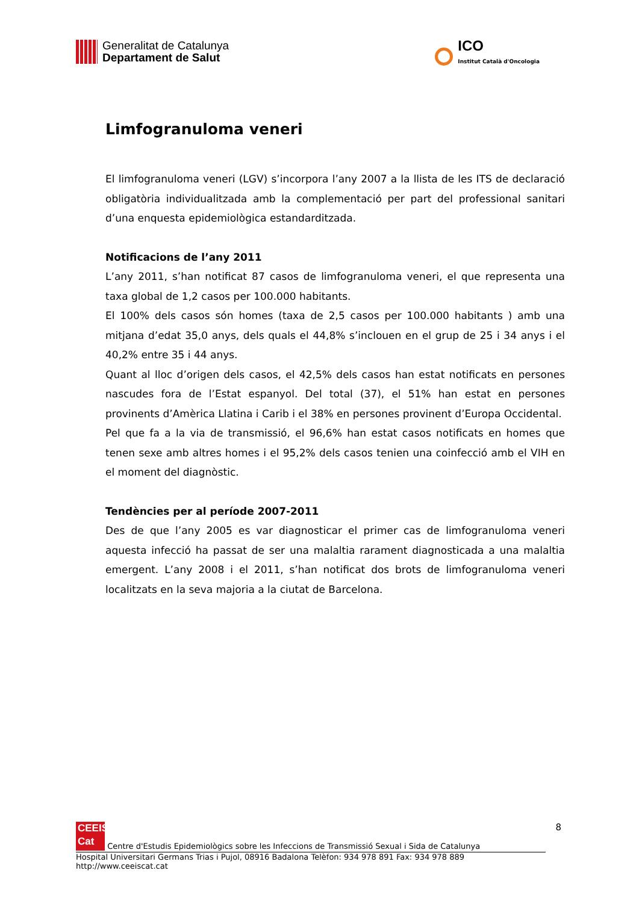Generalitat de Catalunya
Departament de Salut
ICO
Institut Català d'Oncologia
Limfogranuloma veneri
El limfogranuloma veneri (LGV) s’incorpora l’any 2007 a la llista de les ITS de declaració obligatòria individualitzada amb la complementació per part del professional sanitari d’una enquesta epidemiològica estandarditzada.
Notificacions de l’any 2011
L’any 2011, s’han notificat 87 casos de limfogranuloma veneri, el que representa una taxa global de 1,2 casos per 100.000 habitants.
El 100% dels casos són homes (taxa de 2,5 casos per 100.000 habitants ) amb una mitjana d’edat 35,0 anys, dels quals el 44,8% s’inclouen en el grup de 25 i 34 anys i el 40,2% entre 35 i 44 anys.
Quant al lloc d’origen dels casos, el 42,5% dels casos han estat notificats en persones nascudes fora de l’Estat espanyol. Del total (37), el 51% han estat en persones provinents d’Amèrica Llatina i Carib i el 38% en persones provinent d’Europa Occidental.
Pel que fa a la via de transmissió, el 96,6% han estat casos notificats en homes que tenen sexe amb altres homes i el 95,2% dels casos tenien una coinfecció amb el VIH en el moment del diagnòstic.
Tendències per al període 2007-2011
Des de que l’any 2005 es var diagnosticar el primer cas de limfogranuloma veneri aquesta infecció ha passat de ser una malaltia rarament diagnosticada a una malaltia emergent. L’any 2008 i el 2011, s’han notificat dos brots de limfogranuloma veneri localitzats en la seva majoria a la ciutat de Barcelona.
8 CEEIS
Cat Centre d'Estudis Epidemiològics sobre les Infeccions de Transmissió Sexual i Sida de Catalunya
Hospital Universitari Germans Trias i Pujol, 08916 Badalona Telèfon: 934 978 891 Fax: 934 978 889 http://www.ceeiscat.cat